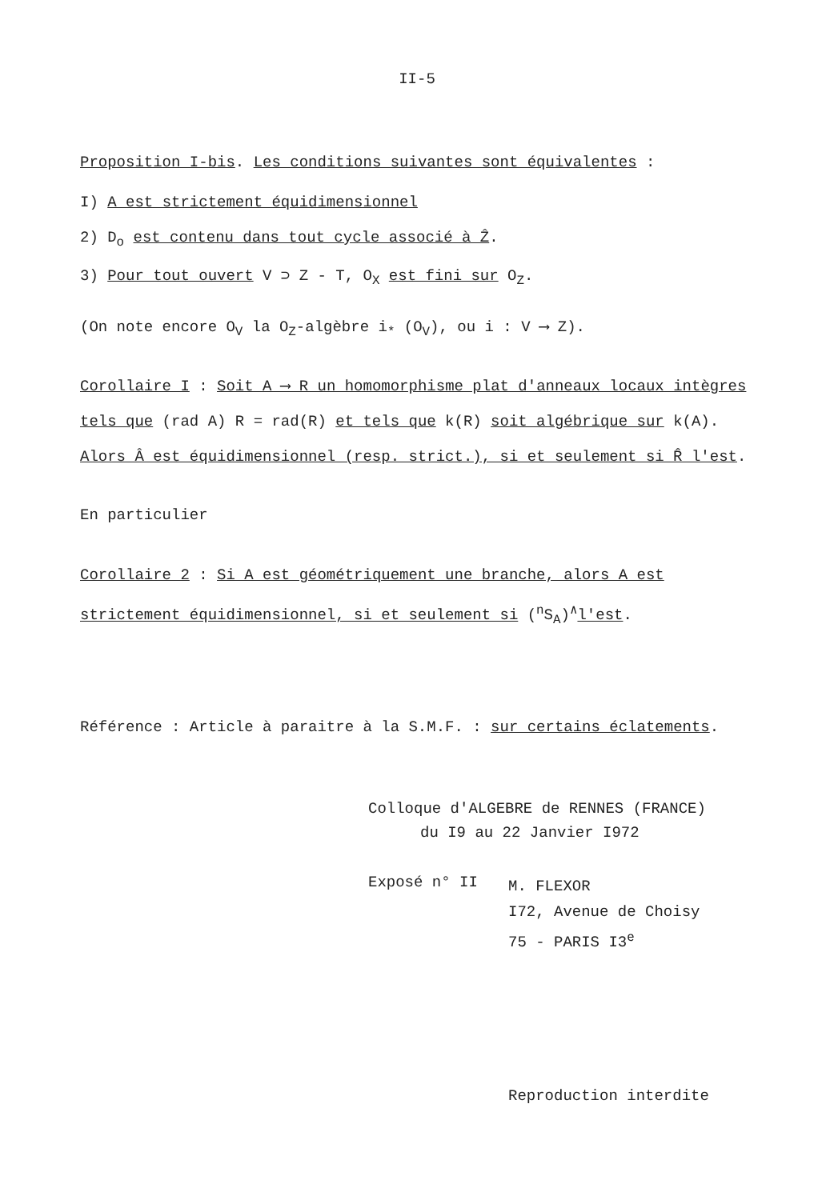II-5
Proposition I-bis. Les conditions suivantes sont équivalentes :
I) A est strictement équidimensionnel
2) D<sub>o</sub> est contenu dans tout cycle associé à Ẑ.
3) Pour tout ouvert V ⊃ Z - T, O<sub>X</sub> est fini sur O<sub>Z</sub>.
(On note encore O<sub>V</sub> la O<sub>Z</sub>-algèbre i<sub>*</sub> (O<sub>V</sub>), ou i : V ⟶ Z).
Corollaire I : Soit A ⟶ R un homomorphisme plat d'anneaux locaux intègres tels que (rad A) R = rad(R) et tels que k(R) soit algébrique sur k(A). Alors Â est équidimensionnel (resp. strict.), si et seulement si R̂ l'est.
En particulier
Corollaire 2 : Si A est géométriquement une branche, alors A est strictement équidimensionnel, si et seulement si (<sup>n</sup>S<sub>A</sub>)<sup>∧</sup>l'est.
Référence : Article à paraitre à la S.M.F. : sur certains éclatements.
Colloque d'ALGEBRE de RENNES (FRANCE)
du I9 au 22 Janvier I972
Exposé n° II
M. FLEXOR
I72, Avenue de Choisy
75 - PARIS I3<sup>e</sup>
Reproduction interdite